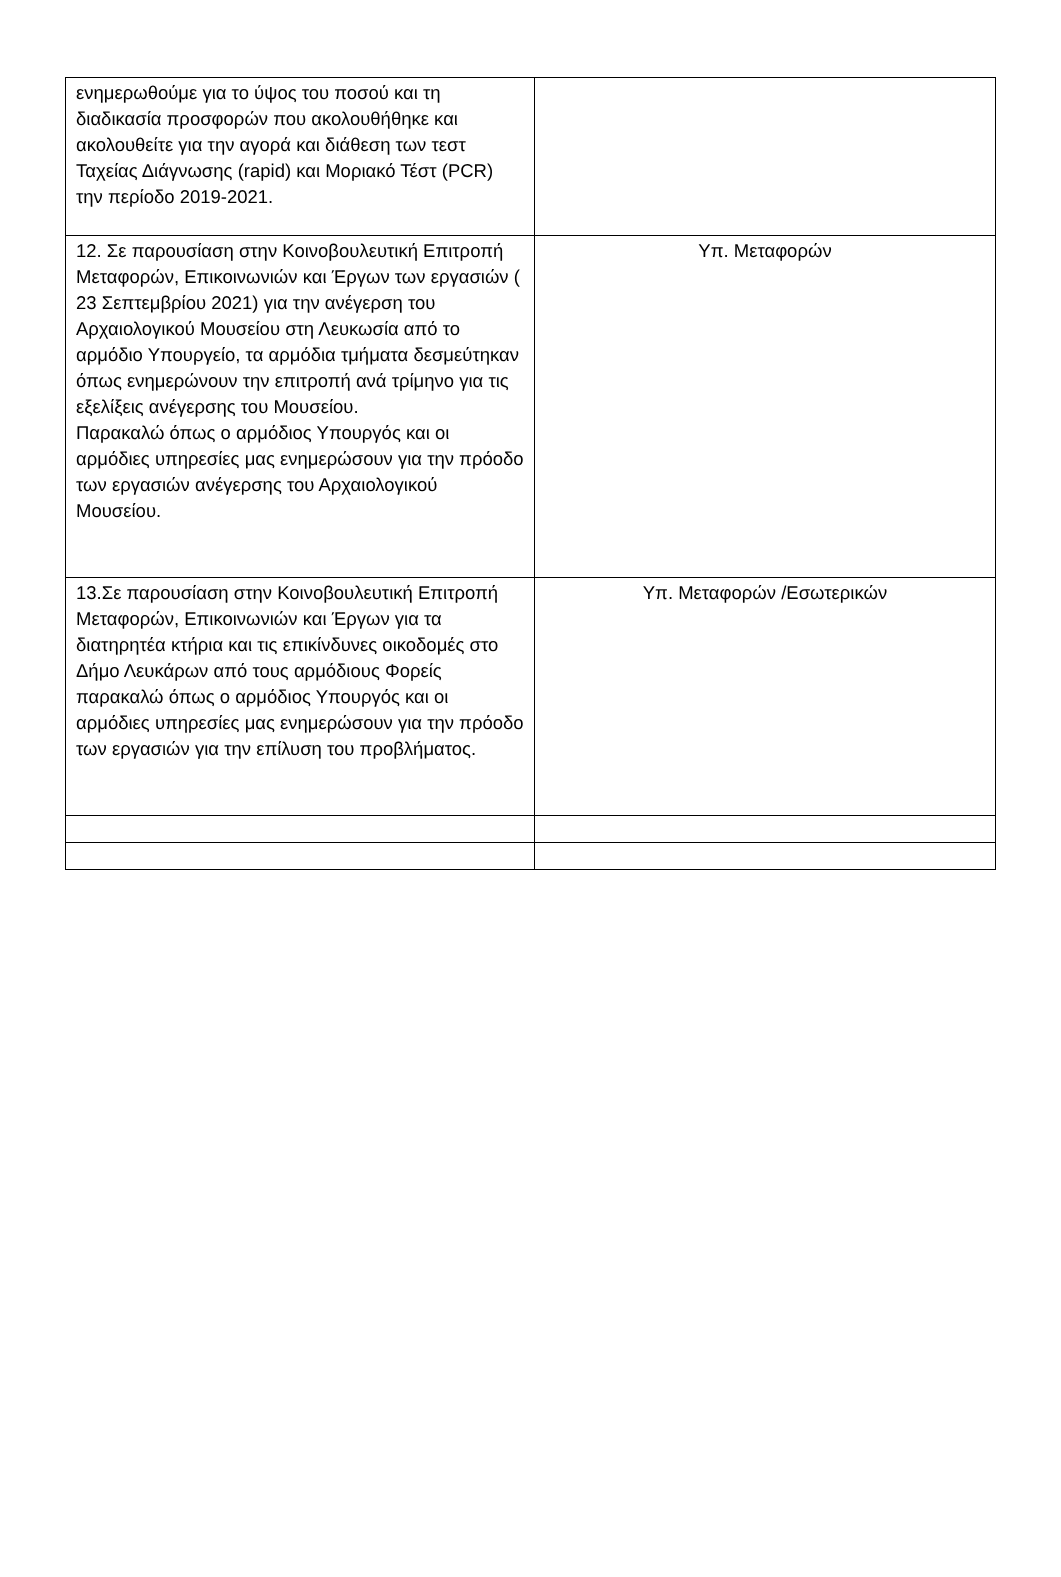| ενημερωθούμε για το ύψος του ποσού και τη διαδικασία προσφορών που ακολουθήθηκε και ακολουθείτε για την αγορά και διάθεση των τεστ Ταχείας Διάγνωσης (rapid) και Μοριακό Τέστ (PCR) την περίοδο 2019-2021. | |
| 12. Σε παρουσίαση στην Κοινοβουλευτική Επιτροπή Μεταφορών, Επικοινωνιών και Έργων των εργασιών ( 23 Σεπτεμβρίου 2021) για την ανέγερση του Αρχαιολογικού Μουσείου στη Λευκωσία από το αρμόδιο Υπουργείο, τα αρμόδια τμήματα δεσμεύτηκαν όπως ενημερώνουν την επιτροπή ανά τρίμηνο για τις εξελίξεις ανέγερσης του Μουσείου. Παρακαλώ όπως ο αρμόδιος Υπουργός και οι αρμόδιες υπηρεσίες μας ενημερώσουν για την πρόοδο των εργασιών ανέγερσης του Αρχαιολογικού Μουσείου. | Υπ. Μεταφορών |
| 13.Σε παρουσίαση στην Κοινοβουλευτική Επιτροπή Μεταφορών, Επικοινωνιών και Έργων για τα διατηρητέα κτήρια και τις επικίνδυνες οικοδομές στο Δήμο Λευκάρων από τους αρμόδιους Φορείς παρακαλώ όπως ο αρμόδιος Υπουργός και οι αρμόδιες υπηρεσίες μας ενημερώσουν για την πρόοδο των εργασιών για την επίλυση του προβλήματος. | Υπ. Μεταφορών /Εσωτερικών |